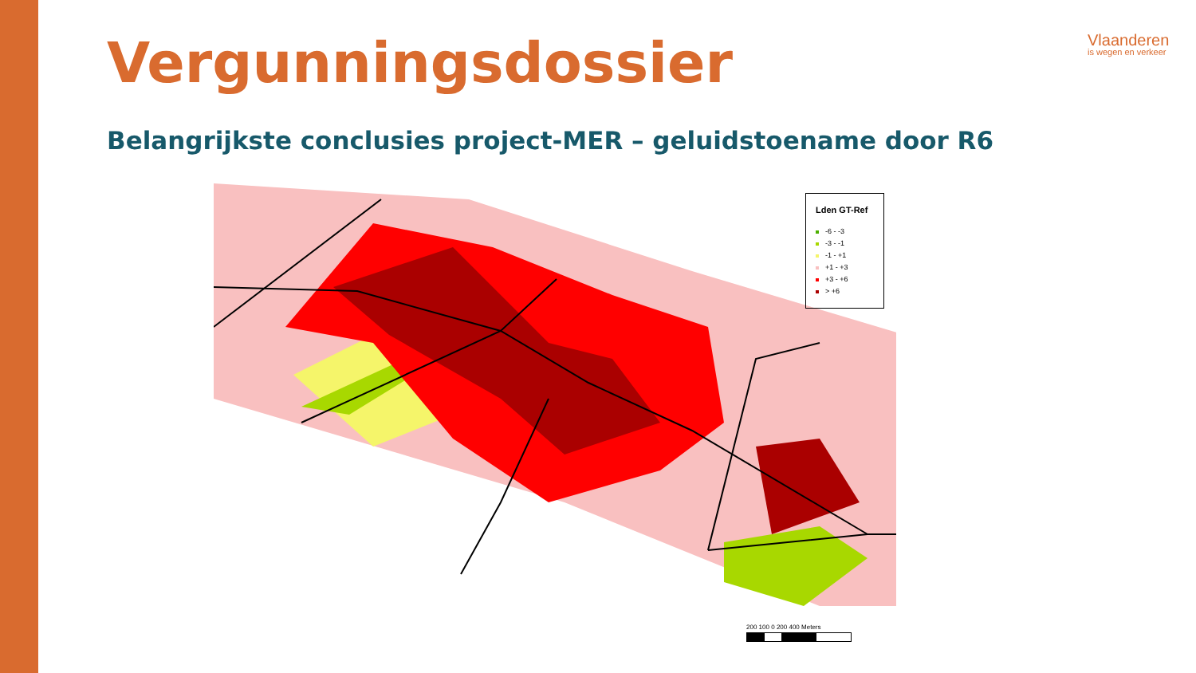Vergunningsdossier
Belangrijkste conclusies project-MER – geluidstoename door R6
Vlaanderen
is wegen en verkeer
Lden GT-Ref
-6 - -3
-3 - -1
-1 - +1
+1 - +3
+3 - +6
> +6
200 100 0 200 400 Meters